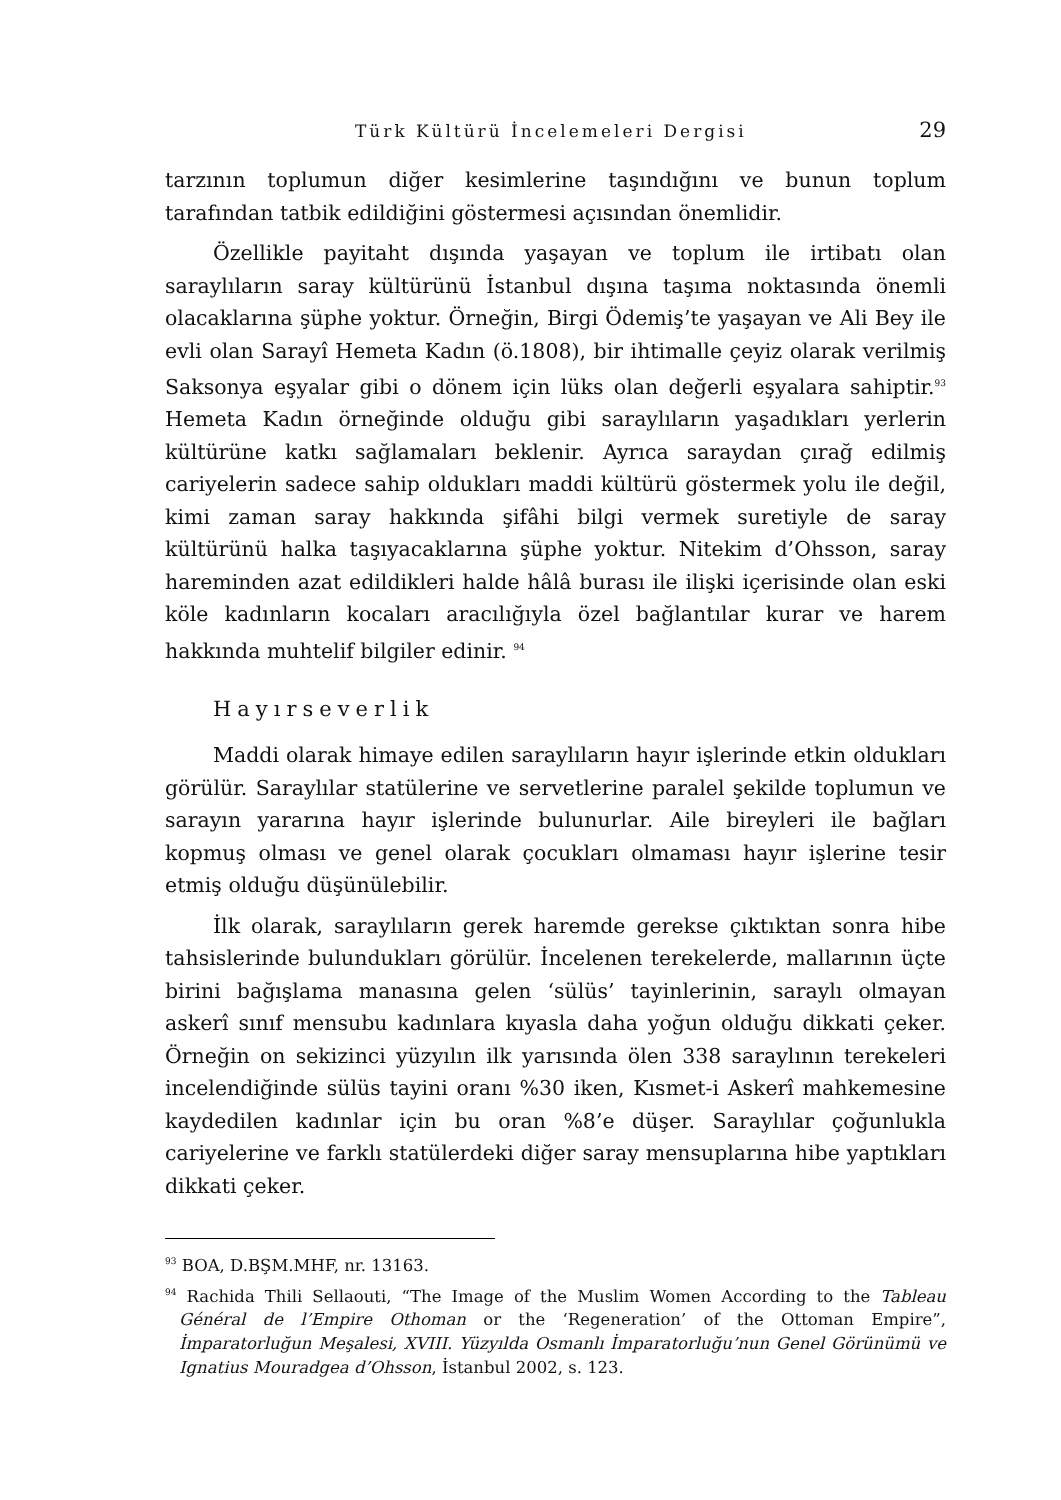Türk Kültürü İncelemeleri Dergisi 29
tarzının toplumun diğer kesimlerine taşındığını ve bunun toplum tarafından tatbik edildiğini göstermesi açısından önemlidir.
Özellikle payitaht dışında yaşayan ve toplum ile irtibatı olan saraylıların saray kültürünü İstanbul dışına taşıma noktasında önemli olacaklarına şüphe yoktur. Örneğin, Birgi Ödemiş’te yaşayan ve Ali Bey ile evli olan Sarayî Hemeta Kadın (ö.1808), bir ihtimalle çeyiz olarak verilmiş Saksonya eşyalar gibi o dönem için lüks olan değerli eşyalara sahiptir.<sup>93</sup> Hemeta Kadın örneğinde olduğu gibi saraylıların yaşadıkları yerlerin kültürüne katkı sağlamaları beklenir. Ayrıca saraydan çırağ edilmiş cariyelerin sadece sahip oldukları maddi kültürü göstermek yolu ile değil, kimi zaman saray hakkında şifâhi bilgi vermek suretiyle de saray kültürünü halka taşıyacaklarına şüphe yoktur. Nitekim d’Ohsson, saray hareminden azat edildikleri halde hâlâ burası ile ilişki içerisinde olan eski köle kadınların kocaları aracılığıyla özel bağlantılar kurar ve harem hakkında muhtelif bilgiler edinir. <sup>94</sup>
Hayırseverlik
Maddi olarak himaye edilen saraylıların hayır işlerinde etkin oldukları görülür. Saraylılar statülerine ve servetlerine paralel şekilde toplumun ve sarayın yararına hayır işlerinde bulunurlar. Aile bireyleri ile bağları kopmuş olması ve genel olarak çocukları olmaması hayır işlerine tesir etmiş olduğu düşünülebilir.
İlk olarak, saraylıların gerek haremde gerekse çıktıktan sonra hibe tahsislerinde bulundukları görülür. İncelenen terekelerde, mallarının üçte birini bağışlama manasına gelen ‘sülüs’ tayinlerinin, saraylı olmayan askerî sınıf mensubu kadınlara kıyasla daha yoğun olduğu dikkati çeker. Örneğin on sekizinci yüzyılın ilk yarısında ölen 338 saraylının terekeleri incelendiğinde sülüs tayini oranı %30 iken, Kısmet-i Askerî mahkemesine kaydedilen kadınlar için bu oran %8’e düşer. Saraylılar çoğunlukla cariyelerine ve farklı statülerdeki diğer saray mensuplarına hibe yaptıkları dikkati çeker.
<sup>93</sup> BOA, D.BŞM.MHF, nr. 13163.
<sup>94</sup> Rachida Thili Sellaouti, “The Image of the Muslim Women According to the Tableau Général de l’Empire Othoman or the ‘Regeneration’ of the Ottoman Empire”, İmparatorluğun Meşalesi, XVIII. Yüzyılda Osmanlı İmparatorluğu’nun Genel Görünümü ve Ignatius Mouradgea d’Ohsson, İstanbul 2002, s. 123.